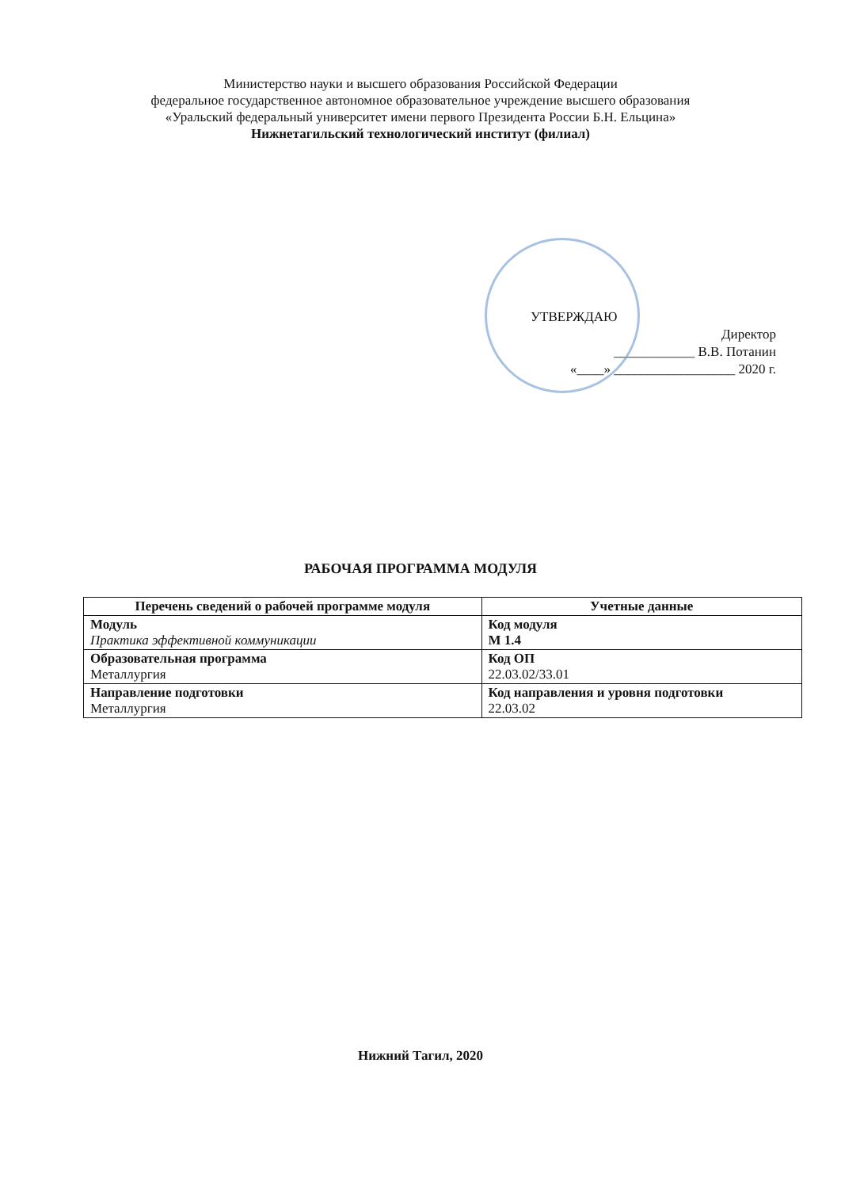Министерство науки и высшего образования Российской Федерации
федеральное государственное автономное образовательное учреждение высшего образования
«Уральский федеральный университет имени первого Президента России Б.Н. Ельцина»
Нижнетагильский технологический институт (филиал)
УТВЕРЖДАЮ
Директор
____________ В.В. Потанин
«____» __________________ 2020 г.
РАБОЧАЯ ПРОГРАММА МОДУЛЯ
| Перечень сведений о рабочей программе модуля | Учетные данные |
| --- | --- |
| Модуль Практика эффективной коммуникации | Код модуля М 1.4 |
| Образовательная программа Металлургия | Код ОП 22.03.02/33.01 |
| Направление подготовки Металлургия | Код направления и уровня подготовки 22.03.02 |
Нижний Тагил, 2020